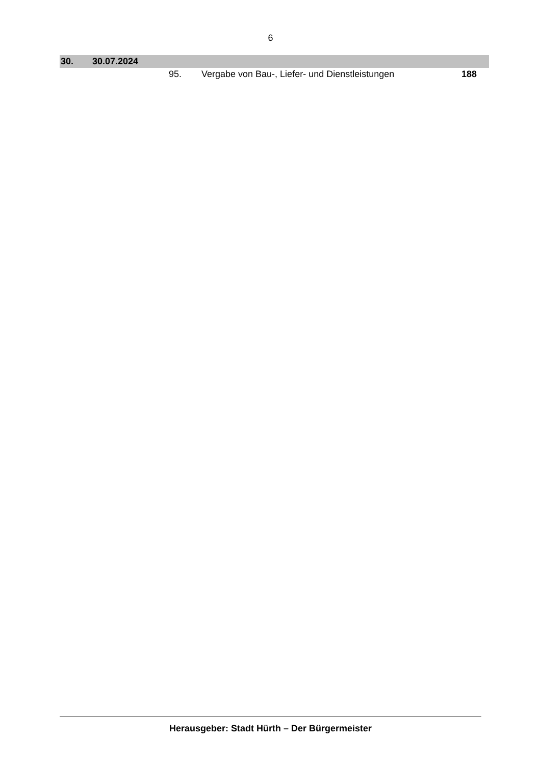6
| 30. | 30.07.2024 | | | |
| | | 95. | Vergabe von Bau-, Liefer- und Dienstleistungen | 188 |
Herausgeber: Stadt Hürth – Der Bürgermeister